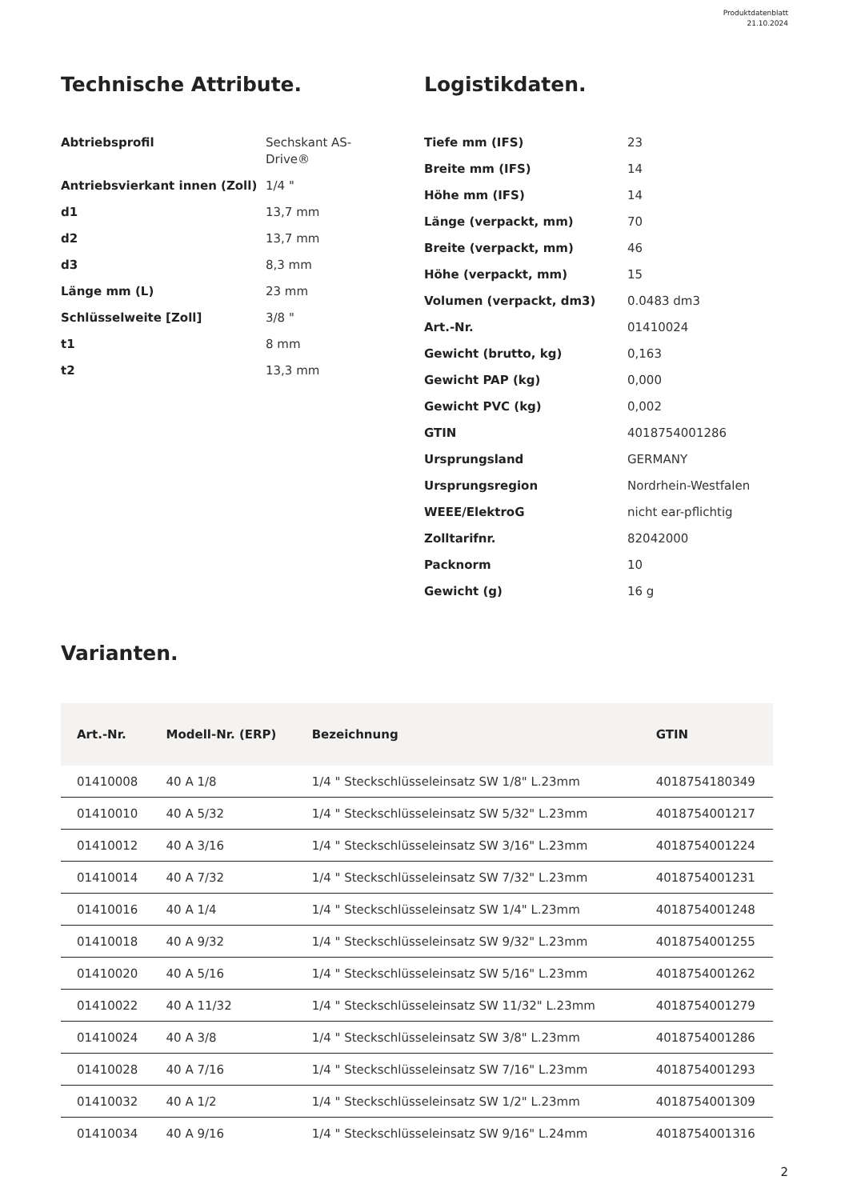Produktdatenblatt
21.10.2024
Technische Attribute.
| Abtriebsprofil | Sechskant AS-Drive® |
| Antriebsvierkant innen (Zoll) | 1/4 " |
| d1 | 13,7 mm |
| d2 | 13,7 mm |
| d3 | 8,3 mm |
| Länge mm (L) | 23 mm |
| Schlüsselweite [Zoll] | 3/8 " |
| t1 | 8 mm |
| t2 | 13,3 mm |
Logistikdaten.
| Tiefe mm (IFS) | 23 |
| Breite mm (IFS) | 14 |
| Höhe mm (IFS) | 14 |
| Länge (verpackt, mm) | 70 |
| Breite (verpackt, mm) | 46 |
| Höhe (verpackt, mm) | 15 |
| Volumen (verpackt, dm3) | 0.0483 dm3 |
| Art.-Nr. | 01410024 |
| Gewicht (brutto, kg) | 0,163 |
| Gewicht PAP (kg) | 0,000 |
| Gewicht PVC (kg) | 0,002 |
| GTIN | 4018754001286 |
| Ursprungsland | GERMANY |
| Ursprungsregion | Nordrhein-Westfalen |
| WEEE/ElektroG | nicht ear-pflichtig |
| Zolltarifnr. | 82042000 |
| Packnorm | 10 |
| Gewicht (g) | 16 g |
Varianten.
| Art.-Nr. | Modell-Nr. (ERP) | Bezeichnung | GTIN |
| --- | --- | --- | --- |
| 01410008 | 40 A 1/8 | 1/4 " Steckschlüsseleinsatz SW 1/8" L.23mm | 4018754180349 |
| 01410010 | 40 A 5/32 | 1/4 " Steckschlüsseleinsatz SW 5/32" L.23mm | 4018754001217 |
| 01410012 | 40 A 3/16 | 1/4 " Steckschlüsseleinsatz SW 3/16" L.23mm | 4018754001224 |
| 01410014 | 40 A 7/32 | 1/4 " Steckschlüsseleinsatz SW 7/32" L.23mm | 4018754001231 |
| 01410016 | 40 A 1/4 | 1/4 " Steckschlüsseleinsatz SW 1/4" L.23mm | 4018754001248 |
| 01410018 | 40 A 9/32 | 1/4 " Steckschlüsseleinsatz SW 9/32" L.23mm | 4018754001255 |
| 01410020 | 40 A 5/16 | 1/4 " Steckschlüsseleinsatz SW 5/16" L.23mm | 4018754001262 |
| 01410022 | 40 A 11/32 | 1/4 " Steckschlüsseleinsatz SW 11/32" L.23mm | 4018754001279 |
| 01410024 | 40 A 3/8 | 1/4 " Steckschlüsseleinsatz SW 3/8" L.23mm | 4018754001286 |
| 01410028 | 40 A 7/16 | 1/4 " Steckschlüsseleinsatz SW 7/16" L.23mm | 4018754001293 |
| 01410032 | 40 A 1/2 | 1/4 " Steckschlüsseleinsatz SW 1/2" L.23mm | 4018754001309 |
| 01410034 | 40 A 9/16 | 1/4 " Steckschlüsseleinsatz SW 9/16" L.24mm | 4018754001316 |
2